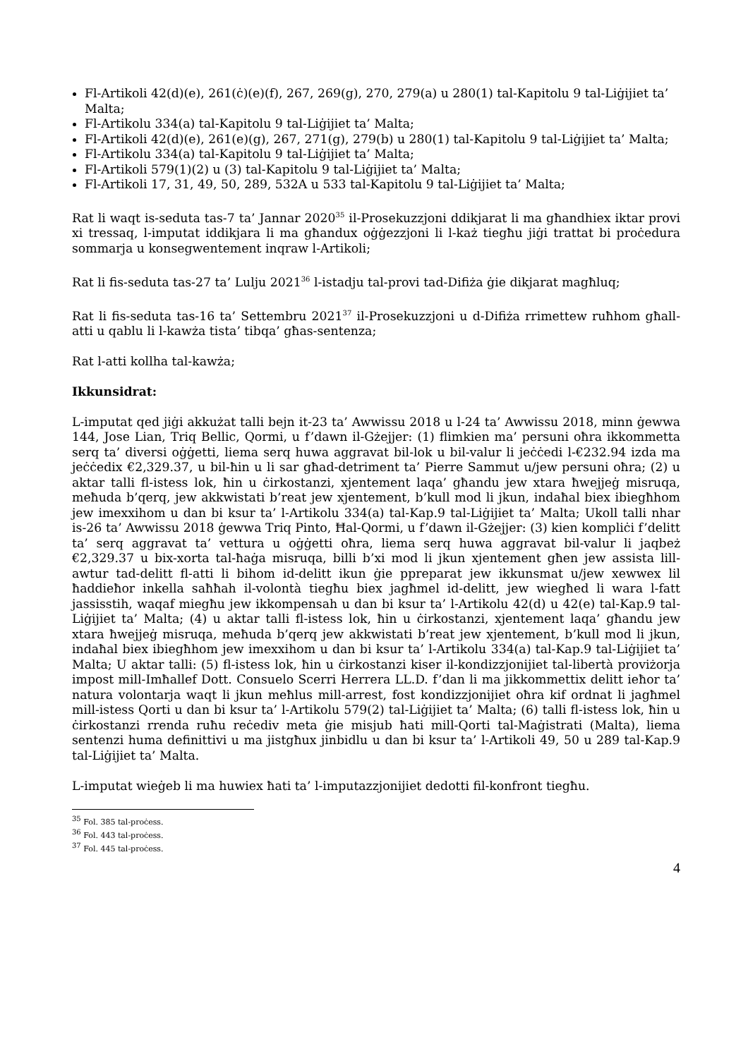Fl-Artikoli 42(d)(e), 261(ċ)(e)(f), 267, 269(g), 270, 279(a) u 280(1) tal-Kapitolu 9 tal-Liġijiet ta’ Malta;
Fl-Artikolu 334(a) tal-Kapitolu 9 tal-Liġijiet ta’ Malta;
Fl-Artikoli 42(d)(e), 261(e)(g), 267, 271(g), 279(b) u 280(1) tal-Kapitolu 9 tal-Liġijiet ta’ Malta;
Fl-Artikolu 334(a) tal-Kapitolu 9 tal-Liġijiet ta’ Malta;
Fl-Artikoli 579(1)(2) u (3) tal-Kapitolu 9 tal-Liġijiet ta’ Malta;
Fl-Artikoli 17, 31, 49, 50, 289, 532A u 533 tal-Kapitolu 9 tal-Liġijiet ta’ Malta;
Rat li waqt is-seduta tas-7 ta’ Jannar 2020<sup>35</sup> il-Prosekuzzjoni ddikjarat li ma għandhiex iktar provi xi tressaq, l-imputat iddikjara li ma għandux oġġezzjoni li l-każ tiegħu jiġi trattat bi proċedura sommarja u konsegwentement inqraw l-Artikoli;
Rat li fis-seduta tas-27 ta’ Lulju 2021<sup>36</sup> l-istadju tal-provi tad-Difiża ġie dikjarat magħluq;
Rat li fis-seduta tas-16 ta’ Settembru 2021<sup>37</sup> il-Prosekuzzjoni u d-Difiża rrimettew ruħhom għall-atti u qablu li l-kawża tista’ tibqa’ għas-sentenza;
Rat l-atti kollha tal-kawża;
Ikkunsidrat:
L-imputat qed jiġi akkużat talli bejn it-23 ta’ Awwissu 2018 u l-24 ta’ Awwissu 2018, minn ġewwa 144, Jose Lian, Triq Bellic, Qormi, u f’dawn il-Gżejjer: (1) flimkien ma’ persuni oħra ikkommetta serq ta’ diversi oġġetti, liema serq huwa aggravat bil-lok u bil-valur li jeċċedi l-€232.94 izda ma jeċċedix €2,329.37, u bil-ħin u li sar għad-detriment ta’ Pierre Sammut u/jew persuni oħra; (2) u aktar talli fl-istess lok, ħin u ċirkostanzi, xjentement laqa’ għandu jew xtara ħwejjeġ misruqa, meħuda b’qerq, jew akkwistati b’reat jew xjentement, b’kull mod li jkun, indaħal biex ibiegħhom jew imexxihom u dan bi ksur ta’ l-Artikolu 334(a) tal-Kap.9 tal-Liġijiet ta’ Malta; Ukoll talli nhar is-26 ta’ Awwissu 2018 ġewwa Triq Pinto, Ħal-Qormi, u f’dawn il-Gżejjer: (3) kien kompliċi f’delitt ta’ serq aggravat ta’ vettura u oġġetti oħra, liema serq huwa aggravat bil-valur li jaqbeż €2,329.37 u bix-xorta tal-ħaġa misruqa, billi b’xi mod li jkun xjentement għen jew assista lill-awtur tad-delitt fl-atti li bihom id-delitt ikun ġie ppreparat jew ikkunsmat u/jew xewwex lil ħaddieħor inkella saħħah il-volontà tiegħu biex jagħmel id-delitt, jew wiegħed li wara l-fatt jassisstih, waqaf miegħu jew ikkompensah u dan bi ksur ta’ l-Artikolu 42(d) u 42(e) tal-Kap.9 tal-Liġijiet ta’ Malta; (4) u aktar talli fl-istess lok, ħin u ċirkostanzi, xjentement laqa’ għandu jew xtara ħwejjeġ misruqa, meħuda b’qerq jew akkwistati b’reat jew xjentement, b’kull mod li jkun, indaħal biex ibiegħhom jew imexxihom u dan bi ksur ta’ l-Artikolu 334(a) tal-Kap.9 tal-Liġijiet ta’ Malta; U aktar talli: (5) fl-istess lok, ħin u ċirkostanzi kiser il-kondizzjonijiet tal-libertà proviżorja impost mill-Imħallef Dott. Consuelo Scerri Herrera LL.D. f’dan li ma jikkommettix delitt ieħor ta’ natura volontarja waqt li jkun meħlus mill-arrest, fost kondizzjonijiet oħra kif ordnat li jagħmel mill-istess Qorti u dan bi ksur ta’ l-Artikolu 579(2) tal-Liġijiet ta’ Malta; (6) talli fl-istess lok, ħin u ċirkostanzi rrenda ruħu reċediv meta ġie misjub ħati mill-Qorti tal-Maġistrati (Malta), liema sentenzi huma definittivi u ma jistgħux jinbidlu u dan bi ksur ta’ l-Artikoli 49, 50 u 289 tal-Kap.9 tal-Liġijiet ta’ Malta.
L-imputat wieġeb li ma huwiex ħati ta’ l-imputazzjonijiet dedotti fil-konfront tiegħu.
<sup>35</sup> Fol. 385 tal-proċess.
<sup>36</sup> Fol. 443 tal-proċess.
<sup>37</sup> Fol. 445 tal-proċess.
4